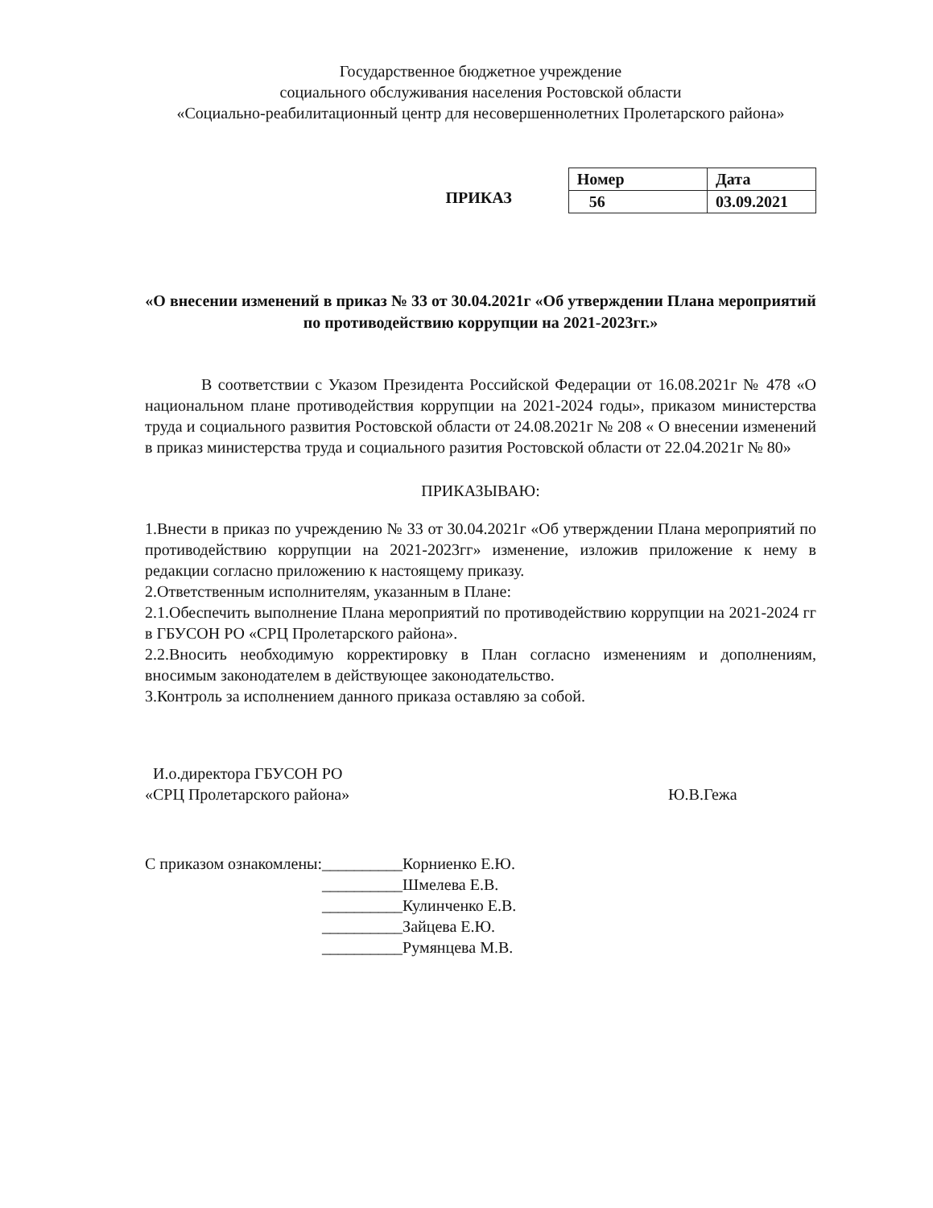Государственное бюджетное учреждение
социального обслуживания населения Ростовской области
«Социально-реабилитационный центр для несовершеннолетних Пролетарского района»
ПРИКАЗ
| Номер | Дата |
| 56 | 03.09.2021 |
«О внесении изменений в приказ № 33 от 30.04.2021г «Об утверждении Плана мероприятий по противодействию коррупции на 2021-2023гг.»
В соответствии с Указом Президента Российской Федерации от 16.08.2021г № 478 «О национальном плане противодействия коррупции на 2021-2024 годы», приказом министерства труда и социального развития Ростовской области от 24.08.2021г № 208 « О внесении изменений в приказ министерства труда и социального разития Ростовской области от 22.04.2021г № 80»
ПРИКАЗЫВАЮ:
1.Внести в приказ по учреждению № 33 от 30.04.2021г «Об утверждении Плана мероприятий по противодействию коррупции на 2021-2023гг» изменение, изложив приложение к нему в редакции согласно приложению к настоящему приказу.
2.Ответственным исполнителям, указанным в Плане:
2.1.Обеспечить выполнение Плана мероприятий по противодействию коррупции на 2021-2024 гг в ГБУСОН РО «СРЦ Пролетарского района».
2.2.Вносить необходимую корректировку в План согласно изменениям и дополнениям, вносимым законодателем в действующее законодательство.
3.Контроль за исполнением данного приказа оставляю за собой.
И.о.директора ГБУСОН РО
«СРЦ Пролетарского района»
Ю.В.Гежа
С приказом ознакомлены: __________Корниенко Е.Ю.
__________Шмелева Е.В.
__________Кулинченко Е.В.
__________Зайцева Е.Ю.
__________Румянцева М.В.